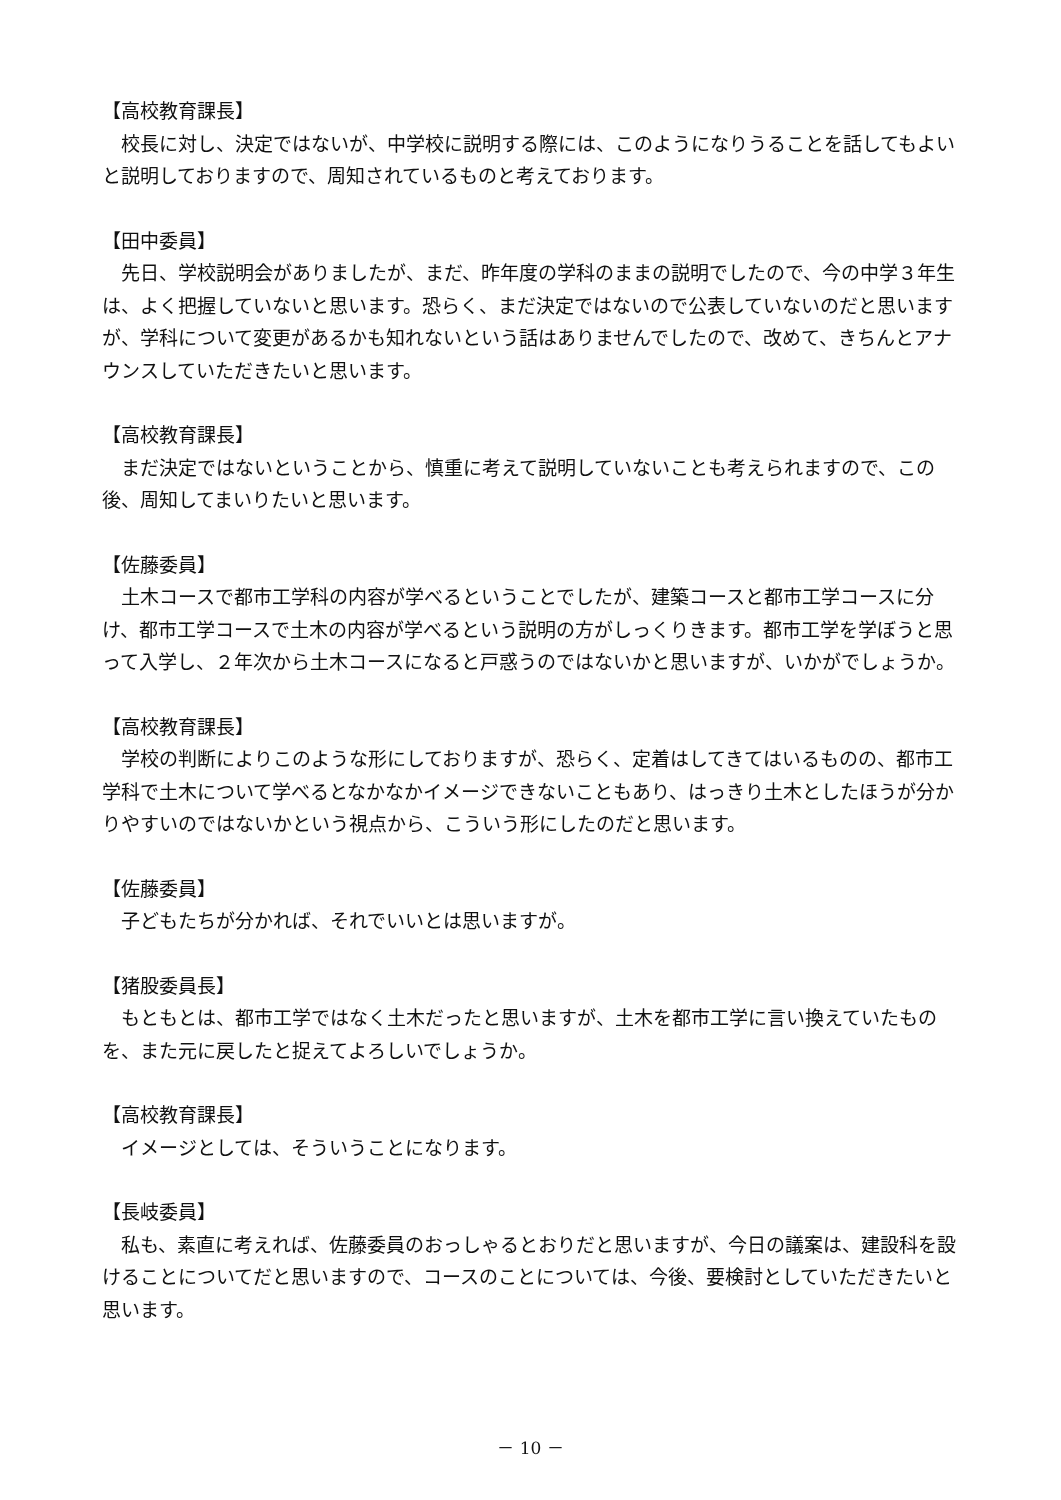【高校教育課長】
　校長に対し、決定ではないが、中学校に説明する際には、このようになりうることを話してもよいと説明しておりますので、周知されているものと考えております。
【田中委員】
　先日、学校説明会がありましたが、まだ、昨年度の学科のままの説明でしたので、今の中学３年生は、よく把握していないと思います。恐らく、まだ決定ではないので公表していないのだと思いますが、学科について変更があるかも知れないという話はありませんでしたので、改めて、きちんとアナウンスしていただきたいと思います。
【高校教育課長】
　まだ決定ではないということから、慎重に考えて説明していないことも考えられますので、この後、周知してまいりたいと思います。
【佐藤委員】
　土木コースで都市工学科の内容が学べるということでしたが、建築コースと都市工学コースに分け、都市工学コースで土木の内容が学べるという説明の方がしっくりきます。都市工学を学ぼうと思って入学し、２年次から土木コースになると戸惑うのではないかと思いますが、いかがでしょうか。
【高校教育課長】
　学校の判断によりこのような形にしておりますが、恐らく、定着はしてきてはいるものの、都市工学科で土木について学べるとなかなかイメージできないこともあり、はっきり土木としたほうが分かりやすいのではないかという視点から、こういう形にしたのだと思います。
【佐藤委員】
　子どもたちが分かれば、それでいいとは思いますが。
【猪股委員長】
　もともとは、都市工学ではなく土木だったと思いますが、土木を都市工学に言い換えていたものを、また元に戻したと捉えてよろしいでしょうか。
【高校教育課長】
　イメージとしては、そういうことになります。
【長岐委員】
　私も、素直に考えれば、佐藤委員のおっしゃるとおりだと思いますが、今日の議案は、建設科を設けることについてだと思いますので、コースのことについては、今後、要検討としていただきたいと思います。
－ 10 －